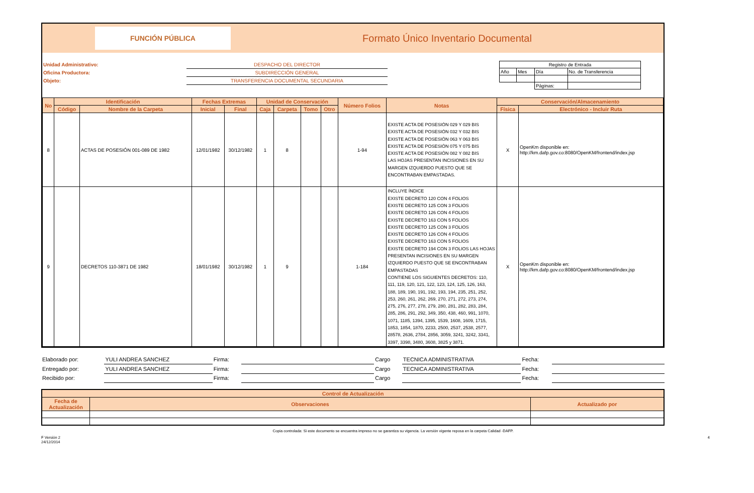FUNCIÓN PÚBLICA
Formato Único Inventario Documental
Unidad Administrativo:
Oficina Productora:
Objeto:
DESPACHO DEL DIRECTOR
SUBDIRECCIÓN GENERAL
TRANSFERENCIA DOCUMENTAL SECUNDARIA
| Registro de Entrada | | | |
| Año | Mes | Día | No. de Transferencia |
| | | Páginas: | |
| No | Identificación | | Fechas Extremas | | Unidad de Conservación | | | | Número Folios | Notas | Conservación/Almacenamiento | |
| --- | --- | --- | --- | --- | --- | --- | --- | --- | --- | --- | --- | --- |
| | Código | Nombre de la Carpeta | Inicial | Final | Caja | Carpeta | Tomo | Otro | | | Física | Electrónico - Incluir Ruta |
| 8 | | ACTAS DE POSESIÓN 001-089 DE 1982 | 12/01/1982 | 30/12/1982 | 1 | 8 | | | 1-94 | EXISTE ACTA DE POSESIÓN 029 Y 029 BIS EXISTE ACTA DE POSESIÓN 032 Y 032 BIS EXISTE ACTA DE POSESIÓN 063 Y 063 BIS EXISTE ACTA DE POSESIÓN 075 Y 075 BIS EXISTE ACTA DE POSESIÓN 082 Y 082 BIS LAS HOJAS PRESENTAN INCISIONES EN SU MARGEN IZQUIERDO PUESTO QUE SE ENCONTRABAN EMPASTADAS. | X | OpenKm disponible en: http://km.dafp.gov.co:8080/OpenKM/frontend/index.jsp |
| 9 | | DECRETOS 110-3871 DE 1982 | 18/01/1982 | 30/12/1982 | 1 | 9 | | | 1-184 | INCLUYE ÍNDICE EXISTE DECRETO 120 CON 4 FOLIOS EXISTE DECRETO 125 CON 3 FOLIOS EXISTE DECRETO 126 CON 4 FOLIOS EXISTE DECRETO 163 CON 5 FOLIOS EXISTE DECRETO 125 CON 3 FOLIOS EXISTE DECRETO 126 CON 4 FOLIOS EXISTE DECRETO 163 CON 5 FOLIOS EXISTE DECRETO 194 CON 3 FOLIOS LAS HOJAS PRESENTAN INCISIONES EN SU MARGEN IZQUIERDO PUESTO QUE SE ENCONTRABAN EMPASTADAS CONTIENE LOS SIGUIENTES DECRETOS: 110, 111, 119, 120, 121, 122, 123, 124, 125, 126, 163, 188, 189, 190, 191, 192, 193, 194, 235, 251, 252, 253, 260, 261, 262, 269, 270, 271, 272, 273, 274, 275, 276, 277, 278, 279, 280, 281, 282, 283, 284, 285, 286, 291, 292, 349, 350, 438, 460, 991, 1070, 1071, 1185, 1394, 1395, 1539, 1608, 1609, 1715, 1853, 1854, 1870, 2233, 2500, 2537, 2538, 2577, 28578, 2636, 2784, 2856, 3059, 3241, 3242, 3341, 3397, 3398, 3480, 3608, 3825 y 3871. | X | OpenKm disponible en: http://km.dafp.gov.co:8080/OpenKM/frontend/index.jsp |
| Elaborado por: | YULI ANDREA SANCHEZ | Firma: | | Cargo | TECNICA ADMINISTRATIVA | Fecha: | |
| Entregado por: | YULI ANDREA SANCHEZ | Firma: | | Cargo | TECNICA ADMINISTRATIVA | Fecha: | |
| Recibido por: | | Firma: | | Cargo | | Fecha: | |
| Control de Actualización | | |
| --- | --- | --- |
| Fecha de Actualización | Observaciones | Actualizado por |
Copia controlada: Si este documento se encuentra impreso no se garantiza su vigencia. La versión vigente reposa en la carpeta Calidad -DAFP.
F Versión 2
24/12/2014 4